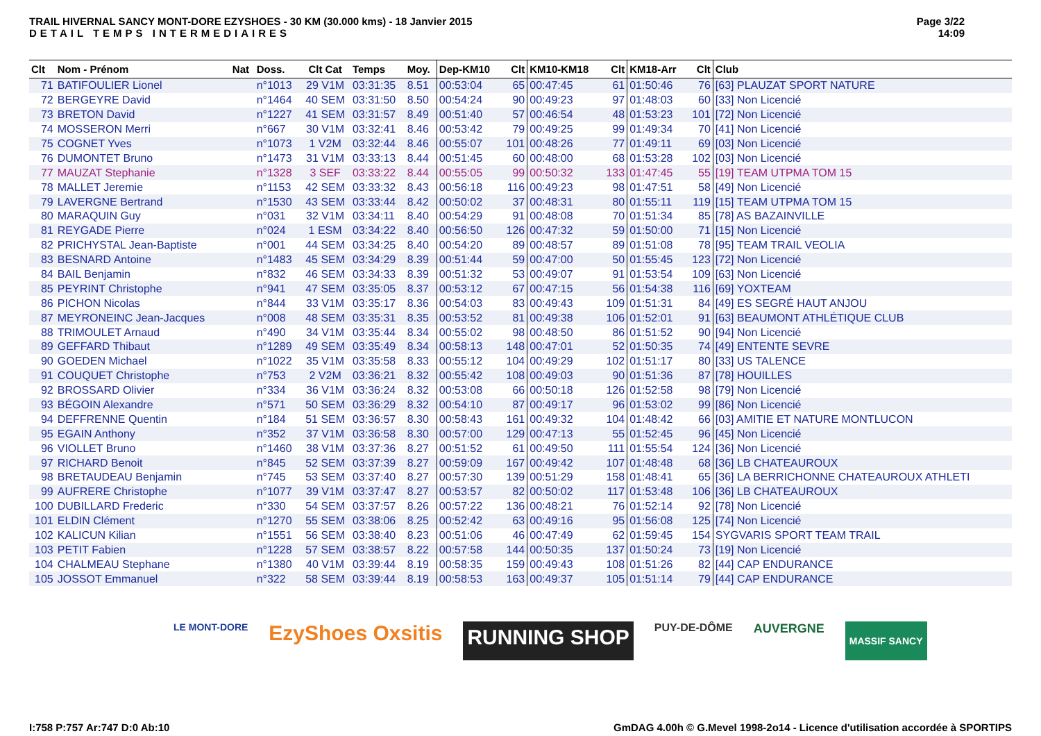TRAIL HIVERNAL SANCY MONT-DORE EZYSHOES - 30 KM (30.000 kms) - 18 Janvier 2015
DETAIL TEMPS INTERMEDIAIRES
Page 3/22
14:09
| Clt | Nom - Prénom | Nat | Doss. | Clt Cat | Temps | Moy. | Dep-KM10 | Clt | KM10-KM18 | Clt | KM18-Arr | Clt | Club |
| --- | --- | --- | --- | --- | --- | --- | --- | --- | --- | --- | --- | --- | --- |
| 71 | BATIFOULIER Lionel | | n°1013 | 29 V1M | 03:31:35 | 8.51 | 00:53:04 | 65 | 00:47:45 | 61 | 01:50:46 | 76 | [63] PLAUZAT SPORT NATURE |
| 72 | BERGEYRE David | | n°1464 | 40 SEM | 03:31:50 | 8.50 | 00:54:24 | 90 | 00:49:23 | 97 | 01:48:03 | 60 | [33] Non Licencié |
| 73 | BRETON David | | n°1227 | 41 SEM | 03:31:57 | 8.49 | 00:51:40 | 57 | 00:46:54 | 48 | 01:53:23 | 101 | [72] Non Licencié |
| 74 | MOSSERON Merri | | n°667 | 30 V1M | 03:32:41 | 8.46 | 00:53:42 | 79 | 00:49:25 | 99 | 01:49:34 | 70 | [41] Non Licencié |
| 75 | COGNET Yves | | n°1073 | 1 V2M | 03:32:44 | 8.46 | 00:55:07 | 101 | 00:48:26 | 77 | 01:49:11 | 69 | [03] Non Licencié |
| 76 | DUMONTET Bruno | | n°1473 | 31 V1M | 03:33:13 | 8.44 | 00:51:45 | 60 | 00:48:00 | 68 | 01:53:28 | 102 | [03] Non Licencié |
| 77 | MAUZAT Stephanie | | n°1328 | 3 SEF | 03:33:22 | 8.44 | 00:55:05 | 99 | 00:50:32 | 133 | 01:47:45 | 55 | [19] TEAM UTPMA TOM 15 |
| 78 | MALLET Jeremie | | n°1153 | 42 SEM | 03:33:32 | 8.43 | 00:56:18 | 116 | 00:49:23 | 98 | 01:47:51 | 58 | [49] Non Licencié |
| 79 | LAVERGNE Bertrand | | n°1530 | 43 SEM | 03:33:44 | 8.42 | 00:50:02 | 37 | 00:48:31 | 80 | 01:55:11 | 119 | [15] TEAM UTPMA TOM 15 |
| 80 | MARAQUIN Guy | | n°031 | 32 V1M | 03:34:11 | 8.40 | 00:54:29 | 91 | 00:48:08 | 70 | 01:51:34 | 85 | [78] AS BAZAINVILLE |
| 81 | REYGADE Pierre | | n°024 | 1 ESM | 03:34:22 | 8.40 | 00:56:50 | 126 | 00:47:32 | 59 | 01:50:00 | 71 | [15] Non Licencié |
| 82 | PRICHYSTAL Jean-Baptiste | | n°001 | 44 SEM | 03:34:25 | 8.40 | 00:54:20 | 89 | 00:48:57 | 89 | 01:51:08 | 78 | [95] TEAM TRAIL VEOLIA |
| 83 | BESNARD Antoine | | n°1483 | 45 SEM | 03:34:29 | 8.39 | 00:51:44 | 59 | 00:47:00 | 50 | 01:55:45 | 123 | [72] Non Licencié |
| 84 | BAIL Benjamin | | n°832 | 46 SEM | 03:34:33 | 8.39 | 00:51:32 | 53 | 00:49:07 | 91 | 01:53:54 | 109 | [63] Non Licencié |
| 85 | PEYRINT Christophe | | n°941 | 47 SEM | 03:35:05 | 8.37 | 00:53:12 | 67 | 00:47:15 | 56 | 01:54:38 | 116 | [69] YOXTEAM |
| 86 | PICHON Nicolas | | n°844 | 33 V1M | 03:35:17 | 8.36 | 00:54:03 | 83 | 00:49:43 | 109 | 01:51:31 | 84 | [49] ES SEGRÉ HAUT ANJOU |
| 87 | MEYRONEINC Jean-Jacques | | n°008 | 48 SEM | 03:35:31 | 8.35 | 00:53:52 | 81 | 00:49:38 | 106 | 01:52:01 | 91 | [63] BEAUMONT ATHLÉTIQUE CLUB |
| 88 | TRIMOULET Arnaud | | n°490 | 34 V1M | 03:35:44 | 8.34 | 00:55:02 | 98 | 00:48:50 | 86 | 01:51:52 | 90 | [94] Non Licencié |
| 89 | GEFFARD Thibaut | | n°1289 | 49 SEM | 03:35:49 | 8.34 | 00:58:13 | 148 | 00:47:01 | 52 | 01:50:35 | 74 | [49] ENTENTE SEVRE |
| 90 | GOEDEN Michael | | n°1022 | 35 V1M | 03:35:58 | 8.33 | 00:55:12 | 104 | 00:49:29 | 102 | 01:51:17 | 80 | [33] US TALENCE |
| 91 | COUQUET Christophe | | n°753 | 2 V2M | 03:36:21 | 8.32 | 00:55:42 | 108 | 00:49:03 | 90 | 01:51:36 | 87 | [78] HOUILLES |
| 92 | BROSSARD Olivier | | n°334 | 36 V1M | 03:36:24 | 8.32 | 00:53:08 | 66 | 00:50:18 | 126 | 01:52:58 | 98 | [79] Non Licencié |
| 93 | BÉGOIN Alexandre | | n°571 | 50 SEM | 03:36:29 | 8.32 | 00:54:10 | 87 | 00:49:17 | 96 | 01:53:02 | 99 | [86] Non Licencié |
| 94 | DEFFRENNE Quentin | | n°184 | 51 SEM | 03:36:57 | 8.30 | 00:58:43 | 161 | 00:49:32 | 104 | 01:48:42 | 66 | [03] AMITIE ET NATURE MONTLUCON |
| 95 | EGAIN Anthony | | n°352 | 37 V1M | 03:36:58 | 8.30 | 00:57:00 | 129 | 00:47:13 | 55 | 01:52:45 | 96 | [45] Non Licencié |
| 96 | VIOLLET Bruno | | n°1460 | 38 V1M | 03:37:36 | 8.27 | 00:51:52 | 61 | 00:49:50 | 111 | 01:55:54 | 124 | [36] Non Licencié |
| 97 | RICHARD Benoit | | n°845 | 52 SEM | 03:37:39 | 8.27 | 00:59:09 | 167 | 00:49:42 | 107 | 01:48:48 | 68 | [36] LB CHATEAUROUX |
| 98 | BRETAUDEAU Benjamin | | n°745 | 53 SEM | 03:37:40 | 8.27 | 00:57:30 | 139 | 00:51:29 | 158 | 01:48:41 | 65 | [36] LA BERRICHONNE CHATEAUROUX ATHLETI |
| 99 | AUFRERE Christophe | | n°1077 | 39 V1M | 03:37:47 | 8.27 | 00:53:57 | 82 | 00:50:02 | 117 | 01:53:48 | 106 | [36] LB CHATEAUROUX |
| 100 | DUBILLARD Frederic | | n°330 | 54 SEM | 03:37:57 | 8.26 | 00:57:22 | 136 | 00:48:21 | 76 | 01:52:14 | 92 | [78] Non Licencié |
| 101 | ELDIN Clément | | n°1270 | 55 SEM | 03:38:06 | 8.25 | 00:52:42 | 63 | 00:49:16 | 95 | 01:56:08 | 125 | [74] Non Licencié |
| 102 | KALICUN Kilian | | n°1551 | 56 SEM | 03:38:40 | 8.23 | 00:51:06 | 46 | 00:47:49 | 62 | 01:59:45 | 154 | SYGVARIS SPORT TEAM TRAIL |
| 103 | PETIT Fabien | | n°1228 | 57 SEM | 03:38:57 | 8.22 | 00:57:58 | 144 | 00:50:35 | 137 | 01:50:24 | 73 | [19] Non Licencié |
| 104 | CHALMEAU Stephane | | n°1380 | 40 V1M | 03:39:44 | 8.19 | 00:58:35 | 159 | 00:49:43 | 108 | 01:51:26 | 82 | [44] CAP ENDURANCE |
| 105 | JOSSOT Emmanuel | | n°322 | 58 SEM | 03:39:44 | 8.19 | 00:58:53 | 163 | 00:49:37 | 105 | 01:51:14 | 79 | [44] CAP ENDURANCE |
LE MONT-DORE EzyShoes Oxsitis RUNNING SHOP PUY-DE-DÔME AUVERGNE MASSIF SANCY
I:758 P:757 Ar:747 D:0 Ab:10 GmDAG 4.00h © G.Mevel 1998-2o14 - Licence d'utilisation accordée à SPORTIPS